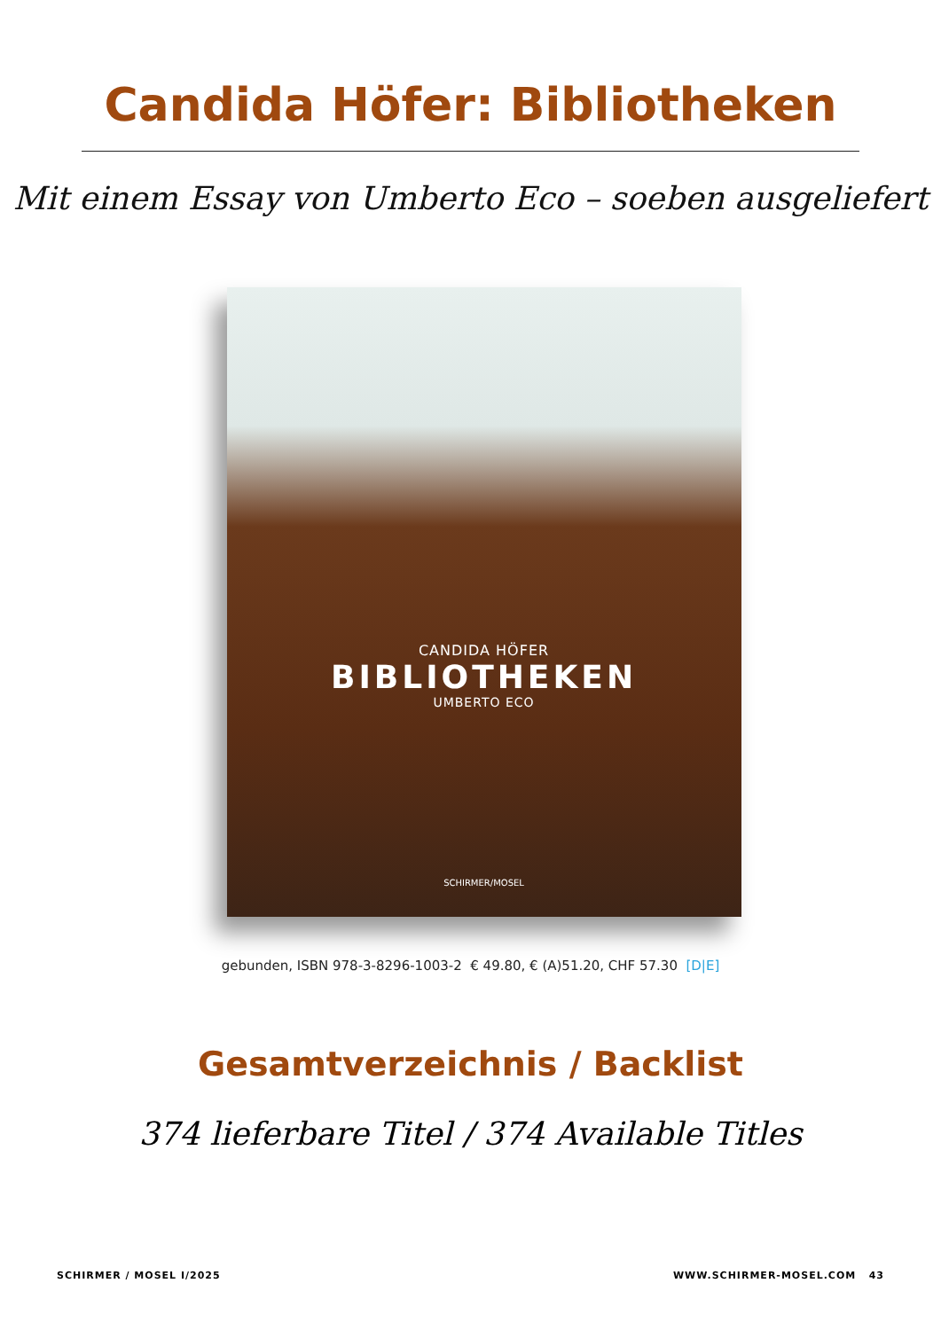Candida Höfer: Bibliotheken
Mit einem Essay von Umberto Eco – soeben ausgeliefert
CANDIDA HÖFER
BIBLIOTHEKEN
UMBERTO ECO
SCHIRMER/MOSEL
gebunden, ISBN 978-3-8296-1003-2 € 49.80, € (A)51.20, CHF 57.30 [D|E]
Gesamtverzeichnis / Backlist
374 lieferbare Titel / 374 Available Titles
SCHIRMER / MOSEL I/2025 WWW.SCHIRMER-MOSEL.COM 43